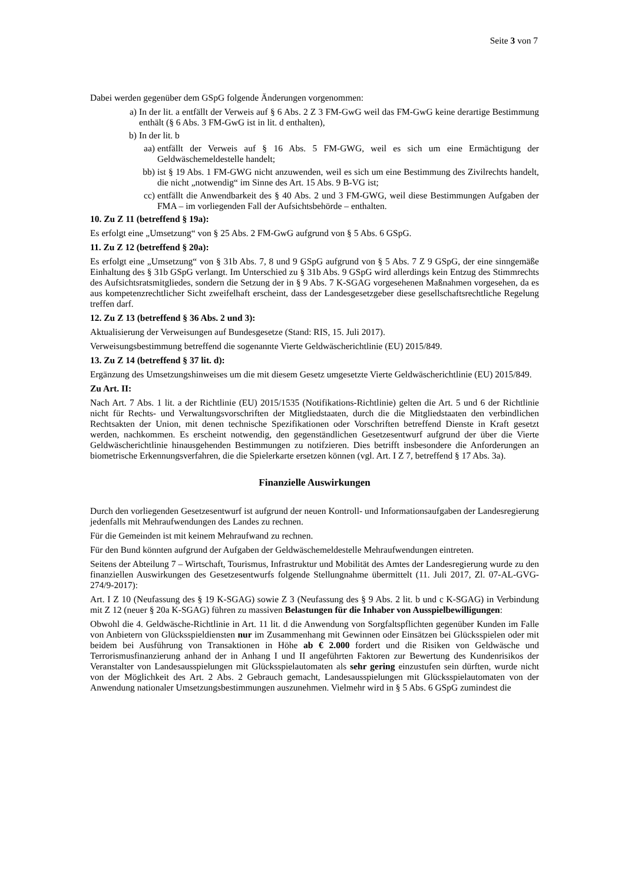Seite 3 von 7
Dabei werden gegenüber dem GSpG folgende Änderungen vorgenommen:
a) In der lit. a entfällt der Verweis auf § 6 Abs. 2 Z 3 FM-GwG weil das FM-GwG keine derartige Bestimmung enthält (§ 6 Abs. 3 FM-GwG ist in lit. d enthalten),
b) In der lit. b
aa) entfällt der Verweis auf § 16 Abs. 5 FM-GWG, weil es sich um eine Ermächtigung der Geldwäschemeldestelle handelt;
bb) ist § 19 Abs. 1 FM-GWG nicht anzuwenden, weil es sich um eine Bestimmung des Zivilrechts handelt, die nicht „notwendig“ im Sinne des Art. 15 Abs. 9 B-VG ist;
cc) entfällt die Anwendbarkeit des § 40 Abs. 2 und 3 FM-GWG, weil diese Bestimmungen Aufgaben der FMA – im vorliegenden Fall der Aufsichtsbehörde – enthalten.
10. Zu Z 11 (betreffend § 19a):
Es erfolgt eine „Umsetzung“ von § 25 Abs. 2 FM-GwG aufgrund von § 5 Abs. 6 GSpG.
11. Zu Z 12 (betreffend § 20a):
Es erfolgt eine „Umsetzung“ von § 31b Abs. 7, 8 und 9 GSpG aufgrund von § 5 Abs. 7 Z 9 GSpG, der eine sinngemäße Einhaltung des § 31b GSpG verlangt. Im Unterschied zu § 31b Abs. 9 GSpG wird allerdings kein Entzug des Stimmrechts des Aufsichtsratsmitgliedes, sondern die Setzung der in § 9 Abs. 7 K-SGAG vorgesehenen Maßnahmen vorgesehen, da es aus kompetenzrechtlicher Sicht zweifelhaft erscheint, dass der Landesgesetzgeber diese gesellschaftsrechtliche Regelung treffen darf.
12. Zu Z 13 (betreffend § 36 Abs. 2 und 3):
Aktualisierung der Verweisungen auf Bundesgesetze (Stand: RIS, 15. Juli 2017).
Verweisungsbestimmung betreffend die sogenannte Vierte Geldwäscherichtlinie (EU) 2015/849.
13. Zu Z 14 (betreffend § 37 lit. d):
Ergänzung des Umsetzungshinweises um die mit diesem Gesetz umgesetzte Vierte Geldwäscherichtlinie (EU) 2015/849.
Zu Art. II:
Nach Art. 7 Abs. 1 lit. a der Richtlinie (EU) 2015/1535 (Notifikations-Richtlinie) gelten die Art. 5 und 6 der Richtlinie nicht für Rechts- und Verwaltungsvorschriften der Mitgliedstaaten, durch die die Mitgliedstaaten den verbindlichen Rechtsakten der Union, mit denen technische Spezifikationen oder Vorschriften betreffend Dienste in Kraft gesetzt werden, nachkommen. Es erscheint notwendig, den gegenständlichen Gesetzesentwurf aufgrund der über die Vierte Geldwäscherichtlinie hinausgehenden Bestimmungen zu notifzieren. Dies betrifft insbesondere die Anforderungen an biometrische Erkennungsverfahren, die die Spielerkarte ersetzen können (vgl. Art. I Z 7, betreffend § 17 Abs. 3a).
Finanzielle Auswirkungen
Durch den vorliegenden Gesetzesentwurf ist aufgrund der neuen Kontroll- und Informationsaufgaben der Landesregierung jedenfalls mit Mehraufwendungen des Landes zu rechnen.
Für die Gemeinden ist mit keinem Mehraufwand zu rechnen.
Für den Bund könnten aufgrund der Aufgaben der Geldwäschemeldestelle Mehraufwendungen eintreten.
Seitens der Abteilung 7 – Wirtschaft, Tourismus, Infrastruktur und Mobilität des Amtes der Landesregierung wurde zu den finanziellen Auswirkungen des Gesetzesentwurfs folgende Stellungnahme übermittelt (11. Juli 2017, Zl. 07-AL-GVG-274/9-2017):
Art. I Z 10 (Neufassung des § 19 K-SGAG) sowie Z 3 (Neufassung des § 9 Abs. 2 lit. b und c K-SGAG) in Verbindung mit Z 12 (neuer § 20a K-SGAG) führen zu massiven Belastungen für die Inhaber von Ausspielbewilligungen:
Obwohl die 4. Geldwäsche-Richtlinie in Art. 11 lit. d die Anwendung von Sorgfaltspflichten gegenüber Kunden im Falle von Anbietern von Glücksspieldiensten nur im Zusammenhang mit Gewinnen oder Einsätzen bei Glücksspielen oder mit beidem bei Ausführung von Transaktionen in Höhe ab € 2.000 fordert und die Risiken von Geldwäsche und Terrorismusfinanzierung anhand der in Anhang I und II angeführten Faktoren zur Bewertung des Kundenrisikos der Veranstalter von Landesausspielungen mit Glücksspielautomaten als sehr gering einzustufen sein dürften, wurde nicht von der Möglichkeit des Art. 2 Abs. 2 Gebrauch gemacht, Landesausspielungen mit Glücksspielautomaten von der Anwendung nationaler Umsetzungsbestimmungen auszunehmen. Vielmehr wird in § 5 Abs. 6 GSpG zumindest die